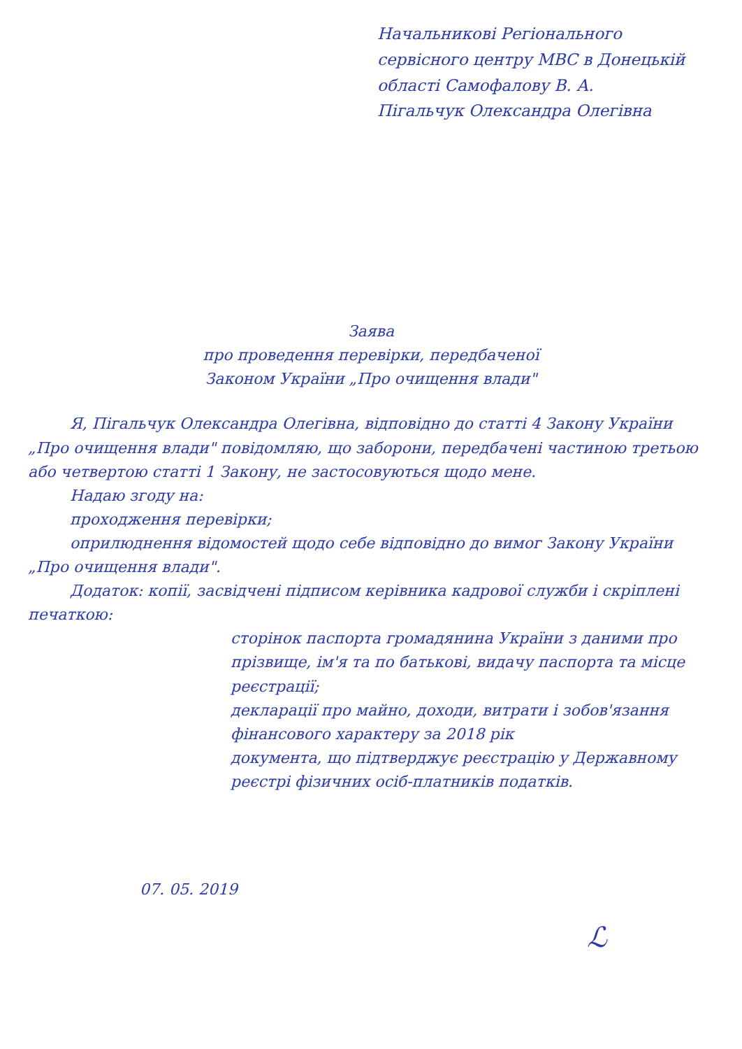Начальникові Регіонального сервісного центру МВС в Донецькій області Самофалову В. А.
Пігальчук Олександра Олегівна
Заява
про проведення перевірки, передбаченої
Законом України „Про очищення влади"
Я, Пігальчук Олександра Олегівна, відповідно до статті 4 Закону України „Про очищення влади" повідомляю, що заборони, передбачені частиною третьою або четвертою статті 1 Закону, не застосовуються щодо мене.
Надаю згоду на:
проходження перевірки;
оприлюднення відомостей щодо себе відповідно до вимог Закону України „Про очищення влади".
Додаток: копії, засвідчені підписом керівника кадрової служби і скріплені печаткою:
сторінок паспорта громадянина України з даними про прізвище, ім'я та по батькові, видачу паспорта та місце реєстрації;
декларації про майно, доходи, витрати і зобов'язання фінансового характеру за 2018 рік
документа, що підтверджує реєстрацію у Державному реєстрі фізичних осіб-платників податків.
07. 05. 2019
ℒ